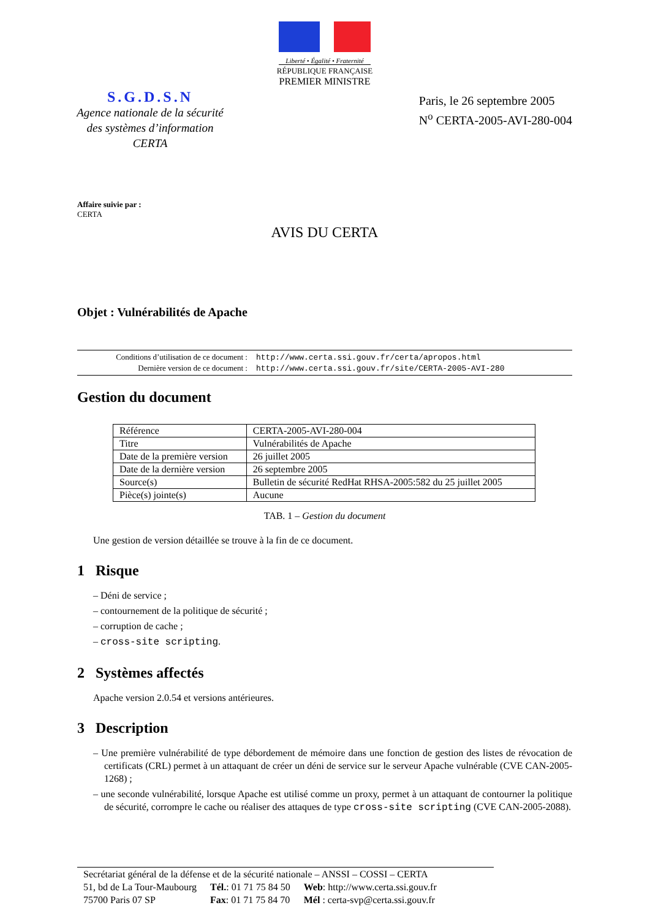Liberté • Égalité • Fraternité
RÉPUBLIQUE FRANÇAISE
PREMIER MINISTRE
S.G.D.S.N
Agence nationale de la sécurité
des systèmes d’information
CERTA
Paris, le 26 septembre 2005
N<sup>o</sup> CERTA-2005-AVI-280-004
Affaire suivie par :
CERTA
AVIS DU CERTA
Objet : Vulnérabilités de Apache
| Conditions d’utilisation de ce document : | http://www.certa.ssi.gouv.fr/certa/apropos.html |
| Dernière version de ce document : | http://www.certa.ssi.gouv.fr/site/CERTA-2005-AVI-280 |
Gestion du document
| Référence | CERTA-2005-AVI-280-004 |
| Titre | Vulnérabilités de Apache |
| Date de la première version | 26 juillet 2005 |
| Date de la dernière version | 26 septembre 2005 |
| Source(s) | Bulletin de sécurité RedHat RHSA-2005:582 du 25 juillet 2005 |
| Pièce(s) jointe(s) | Aucune |
TAB. 1 – Gestion du document
Une gestion de version détaillée se trouve à la fin de ce document.
1 Risque
– Déni de service ;
– contournement de la politique de sécurité ;
– corruption de cache ;
– cross-site scripting.
2 Systèmes affectés
Apache version 2.0.54 et versions antérieures.
3 Description
– Une première vulnérabilité de type débordement de mémoire dans une fonction de gestion des listes de révocation de certificats (CRL) permet à un attaquant de créer un déni de service sur le serveur Apache vulnérable (CVE CAN-2005-1268) ;
– une seconde vulnérabilité, lorsque Apache est utilisé comme un proxy, permet à un attaquant de contourner la politique de sécurité, corrompre le cache ou réaliser des attaques de type cross-site scripting (CVE CAN-2005-2088).
Secrétariat général de la défense et de la sécurité nationale – ANSSI – COSSI – CERTA
| 51, bd de La Tour-Maubourg | Tél. : 01 71 75 84 50 | Web : http://www.certa.ssi.gouv.fr |
| 75700 Paris 07 SP | Fax : 01 71 75 84 70 | Mél : certa-svp@certa.ssi.gouv.fr |